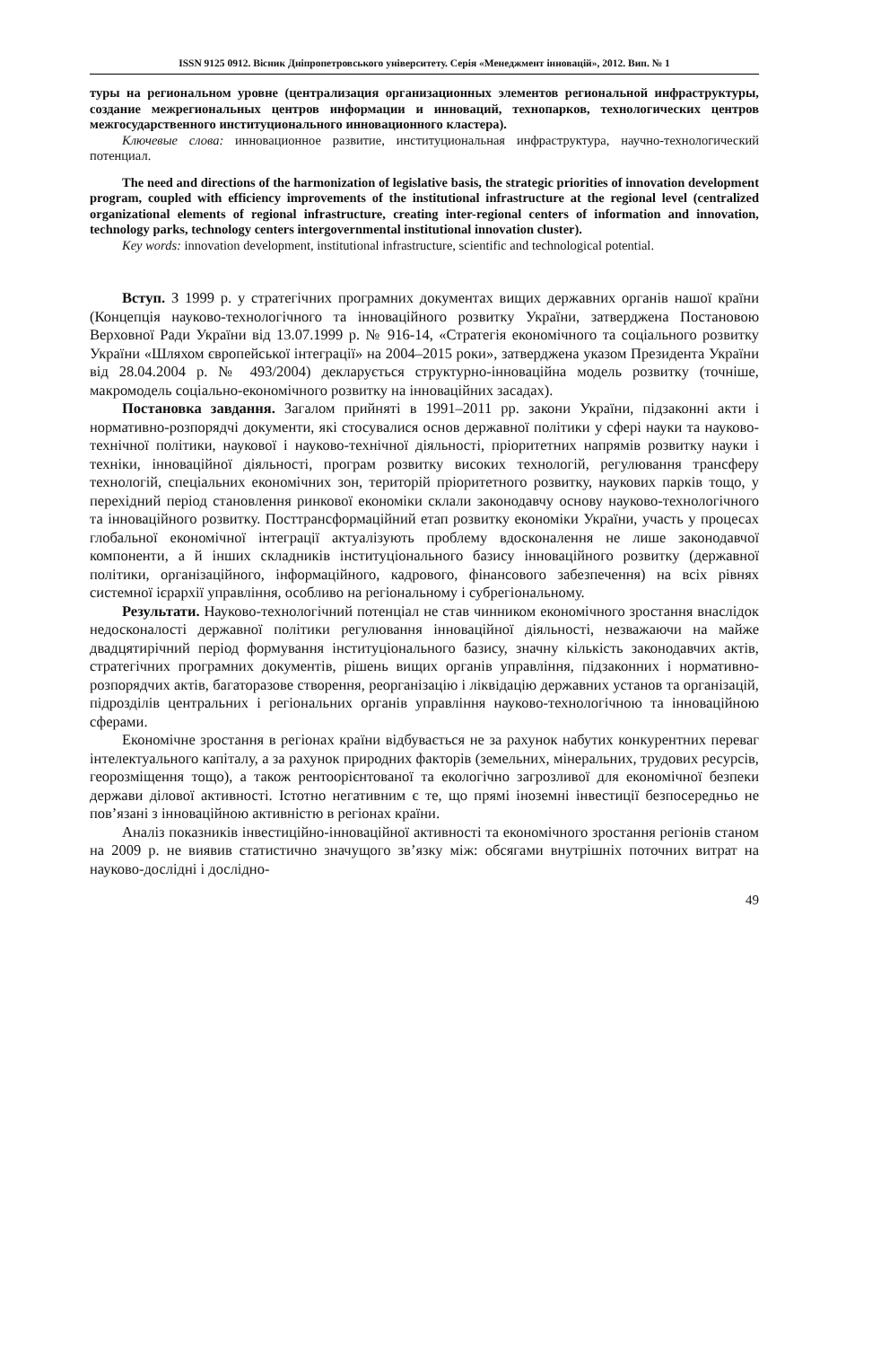ISSN 9125 0912. Вісник Дніпропетровського університету. Серія «Менеджмент інновацій», 2012. Вип. № 1
туры на региональном уровне (централизация организационных элементов региональной инфраструктуры, создание межрегиональных центров информации и инноваций, технопарков, технологических центров межгосударственного институционального инновационного кластера).
Ключевые слова: инновационное развитие, институциональная инфраструктура, научно-технологический потенциал.
The need and directions of the harmonization of legislative basis, the strategic priorities of innovation development program, coupled with efficiency improvements of the institutional infrastructure at the regional level (centralized organizational elements of regional infrastructure, creating inter-regional centers of information and innovation, technology parks, technology centers intergovernmental institutional innovation cluster).
Key words: innovation development, institutional infrastructure, scientific and technological potential.
Вступ. З 1999 р. у стратегічних програмних документах вищих державних органів нашої країни (Концепція науково-технологічного та інноваційного розвитку України, затверджена Постановою Верховної Ради України від 13.07.1999 р. № 916-14, «Стратегія економічного та соціального розвитку України «Шляхом європейської інтеграції» на 2004–2015 роки», затверджена указом Президента України від 28.04.2004 р. № 493/2004) декларується структурно-інноваційна модель розвитку (точніше, макромодель соціально-економічного розвитку на інноваційних засадах).
Постановка завдання. Загалом прийняті в 1991–2011 рр. закони України, підзаконні акти і нормативно-розпорядчі документи, які стосувалися основ державної політики у сфері науки та науково-технічної політики, наукової і науково-технічної діяльності, пріоритетних напрямів розвитку науки і техніки, інноваційної діяльності, програм розвитку високих технологій, регулювання трансферу технологій, спеціальних економічних зон, територій пріоритетного розвитку, наукових парків тощо, у перехідний період становлення ринкової економіки склали законодавчу основу науково-технологічного та інноваційного розвитку. Посттрансформаційний етап розвитку економіки України, участь у процесах глобальної економічної інтеграції актуалізують проблему вдосконалення не лише законодавчої компоненти, а й інших складників інституціонального базису інноваційного розвитку (державної політики, організаційного, інформаційного, кадрового, фінансового забезпечення) на всіх рівнях системної ієрархії управління, особливо на регіональному і субрегіональному.
Результати. Науково-технологічний потенціал не став чинником економічного зростання внаслідок недосконалості державної політики регулювання інноваційної діяльності, незважаючи на майже двадцятирічний період формування інституціонального базису, значну кількість законодавчих актів, стратегічних програмних документів, рішень вищих органів управління, підзаконних і нормативно-розпорядчих актів, багаторазове створення, реорганізацію і ліквідацію державних установ та організацій, підрозділів центральних і регіональних органів управління науково-технологічною та інноваційною сферами.
Економічне зростання в регіонах країни відбувається не за рахунок набутих конкурентних переваг інтелектуального капіталу, а за рахунок природних факторів (земельних, мінеральних, трудових ресурсів, георозміщення тощо), а також рентоорієнтованої та екологічно загрозливої для економічної безпеки держави ділової активності. Істотно негативним є те, що прямі іноземні інвестиції безпосередньо не пов’язані з інноваційною активністю в регіонах країни.
Аналіз показників інвестиційно-інноваційної активності та економічного зростання регіонів станом на 2009 р. не виявив статистично значущого зв’язку між: обсягами внутрішніх поточних витрат на науково-дослідні і дослідно-
49